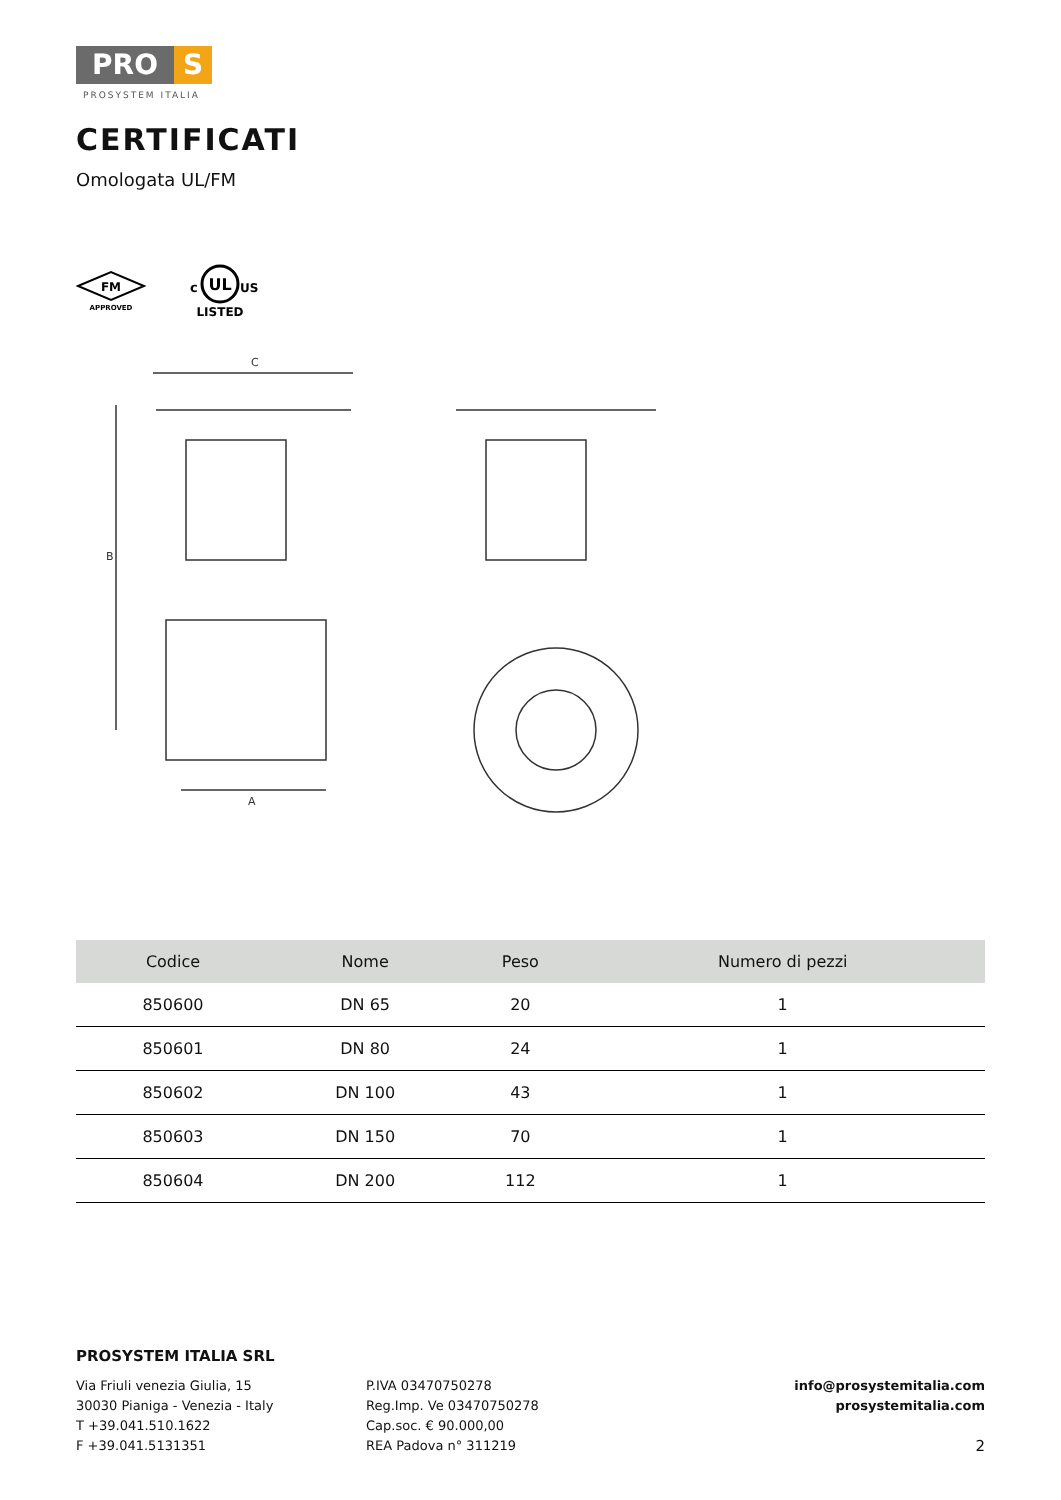PRO S
PROSYSTEM ITALIA
CERTIFICATI
Omologata UL/FM
FM
APPROVED
c
UL
US
LISTED
C
B
A
| Codice | Nome | Peso | Numero di pezzi |
| --- | --- | --- | --- |
| 850600 | DN 65 | 20 | 1 |
| 850601 | DN 80 | 24 | 1 |
| 850602 | DN 100 | 43 | 1 |
| 850603 | DN 150 | 70 | 1 |
| 850604 | DN 200 | 112 | 1 |
PROSYSTEM ITALIA SRL
Via Friuli venezia Giulia, 15
30030 Pianiga - Venezia - Italy
T +39.041.510.1622
F +39.041.5131351
P.IVA 03470750278
Reg.Imp. Ve 03470750278
Cap.soc. € 90.000,00
REA Padova n° 311219
info@prosystemitalia.com
prosystemitalia.com
2